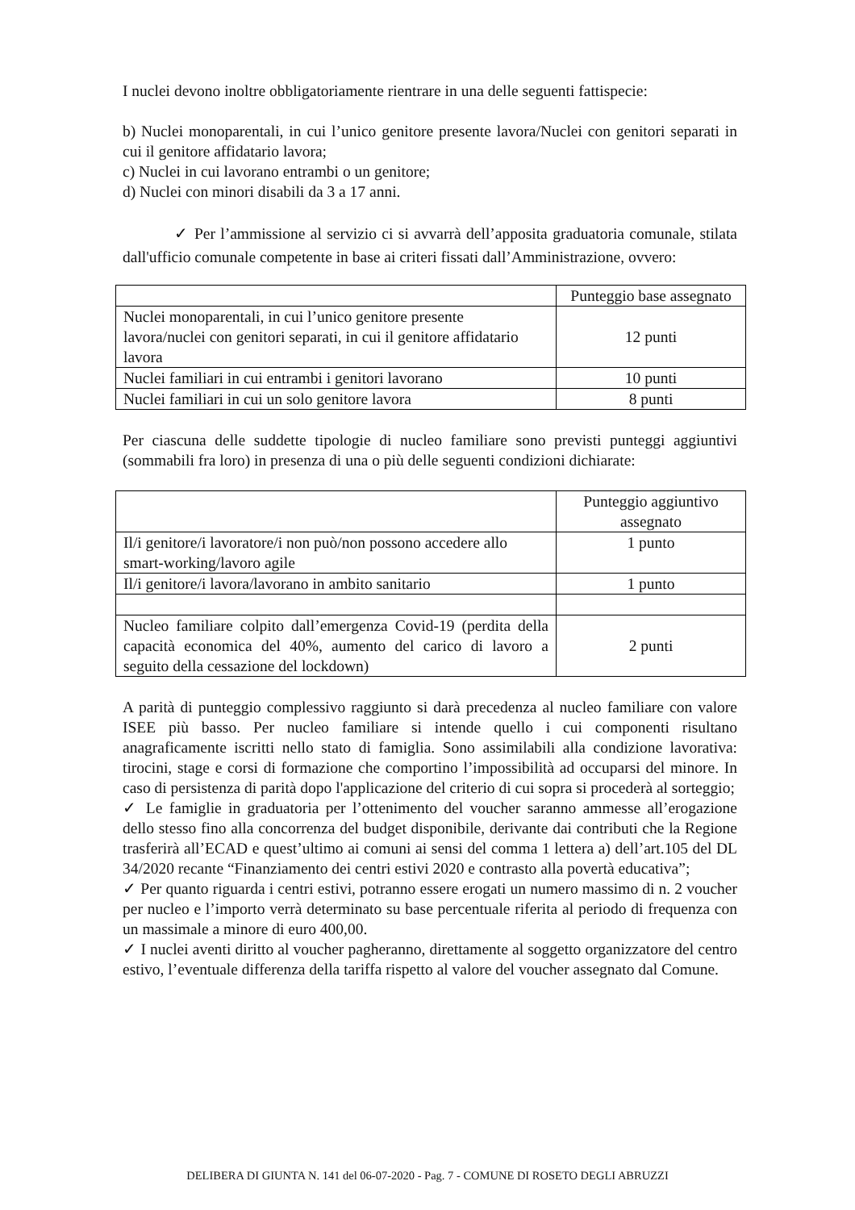I nuclei devono inoltre obbligatoriamente rientrare in una delle seguenti fattispecie:
b) Nuclei monoparentali, in cui l’unico genitore presente lavora/Nuclei con genitori separati in cui il genitore affidatario lavora;
c) Nuclei in cui lavorano entrambi o un genitore;
d) Nuclei con minori disabili da 3 a 17 anni.
✓ Per l’ammissione al servizio ci si avvarrà dell’apposita graduatoria comunale, stilata dall'ufficio comunale competente in base ai criteri fissati dall’Amministrazione, ovvero:
| | Punteggio base assegnato |
| Nuclei monoparentali, in cui l’unico genitore presente lavora/nuclei con genitori separati, in cui il genitore affidatario lavora | 12 punti |
| Nuclei familiari in cui entrambi i genitori lavorano | 10 punti |
| Nuclei familiari in cui un solo genitore lavora | 8 punti |
Per ciascuna delle suddette tipologie di nucleo familiare sono previsti punteggi aggiuntivi (sommabili fra loro) in presenza di una o più delle seguenti condizioni dichiarate:
| | Punteggio aggiuntivo assegnato |
| Il/i genitore/i lavoratore/i non può/non possono accedere allo smart-working/lavoro agile | 1 punto |
| Il/i genitore/i lavora/lavorano in ambito sanitario | 1 punto |
| Nucleo familiare colpito dall’emergenza Covid-19 (perdita della capacità economica del 40%, aumento del carico di lavoro a seguito della cessazione del lockdown) | 2 punti |
A parità di punteggio complessivo raggiunto si darà precedenza al nucleo familiare con valore ISEE più basso. Per nucleo familiare si intende quello i cui componenti risultano anagraficamente iscritti nello stato di famiglia. Sono assimilabili alla condizione lavorativa: tirocini, stage e corsi di formazione che comportino l’impossibilità ad occuparsi del minore. In caso di persistenza di parità dopo l'applicazione del criterio di cui sopra si procederà al sorteggio;
✓ Le famiglie in graduatoria per l’ottenimento del voucher saranno ammesse all’erogazione dello stesso fino alla concorrenza del budget disponibile, derivante dai contributi che la Regione trasferirà all’ECAD e quest’ultimo ai comuni ai sensi del comma 1 lettera a) dell’art.105 del DL 34/2020 recante “Finanziamento dei centri estivi 2020 e contrasto alla povertà educativa”;
✓ Per quanto riguarda i centri estivi, potranno essere erogati un numero massimo di n. 2 voucher per nucleo e l’importo verrà determinato su base percentuale riferita al periodo di frequenza con un massimale a minore di euro 400,00.
✓ I nuclei aventi diritto al voucher pagheranno, direttamente al soggetto organizzatore del centro estivo, l’eventuale differenza della tariffa rispetto al valore del voucher assegnato dal Comune.
DELIBERA DI GIUNTA N. 141 del 06-07-2020 - Pag. 7 - COMUNE DI ROSETO DEGLI ABRUZZI